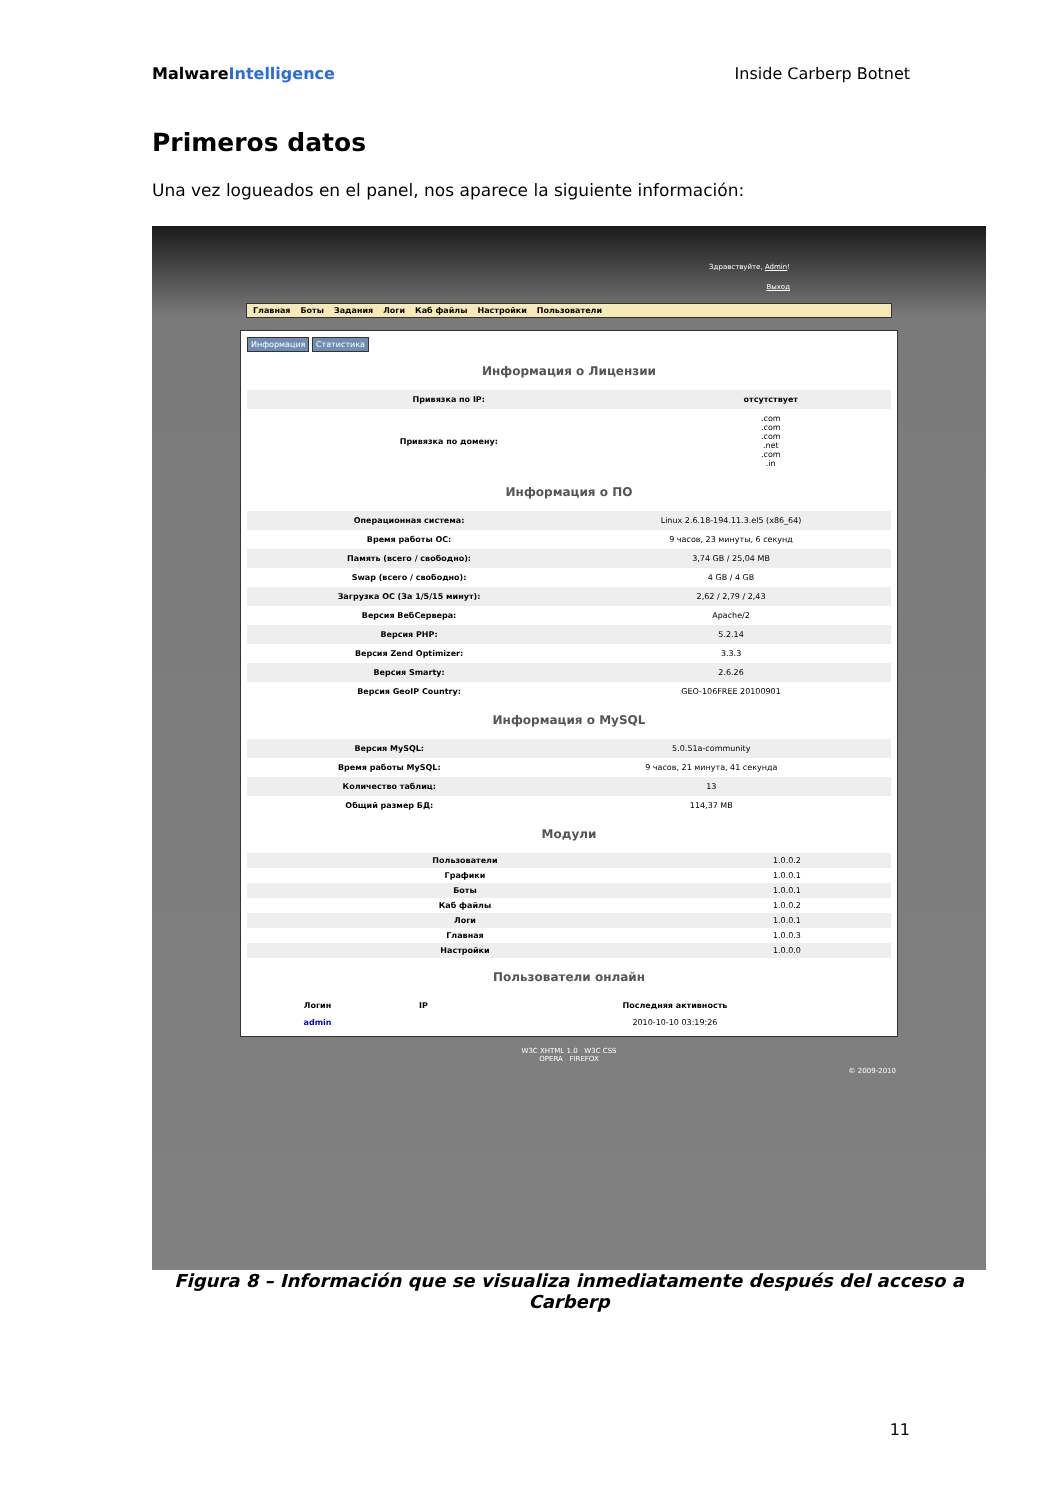Malware Intelligence Inside Carberp Botnet
Primeros datos
Una vez logueados en el panel, nos aparece la siguiente información:
Здравствуйте, Admin!
Выход
Главная Боты Задания Логи Каб файлы Настройки Пользователи
Информация Статистика
Информация о Лицензии
| Привязка по IP: | отсутствует |
| Привязка по домену: | .com .com .com .net .com .in |
Информация о ПО
| Операционная система: | Linux 2.6.18-194.11.3.el5 (x86_64) |
| Время работы ОС: | 9 часов, 23 минуты, 6 секунд |
| Память (всего / свободно): | 3,74 GB / 25,04 MB |
| Swap (всего / свободно): | 4 GB / 4 GB |
| Загрузка ОС (За 1/5/15 минут): | 2,62 / 2,79 / 2,43 |
| Версия ВебСервера: | Apache/2 |
| Версия PHP: | 5.2.14 |
| Версия Zend Optimizer: | 3.3.3 |
| Версия Smarty: | 2.6.26 |
| Версия GeoIP Country: | GEO-106FREE 20100901 |
Информация о MySQL
| Версия MySQL: | 5.0.51a-community |
| Время работы MySQL: | 9 часов, 21 минута, 41 секунда |
| Количество таблиц: | 13 |
| Общий размер БД: | 114,37 MB |
Модули
| Пользователи | 1.0.0.2 |
| Графики | 1.0.0.1 |
| Боты | 1.0.0.1 |
| Каб файлы | 1.0.0.2 |
| Логи | 1.0.0.1 |
| Главная | 1.0.0.3 |
| Настройки | 1.0.0.0 |
Пользователи онлайн
| Логин | IP | Последняя активность |
| --- | --- | --- |
| admin | | 2010-10-10 03:19:26 |
W3C XHTML 1.0 W3C CSS
OPERA FIREFOX
© 2009-2010
Figura 8 – Información que se visualiza inmediatamente después del acceso a Carberp
11